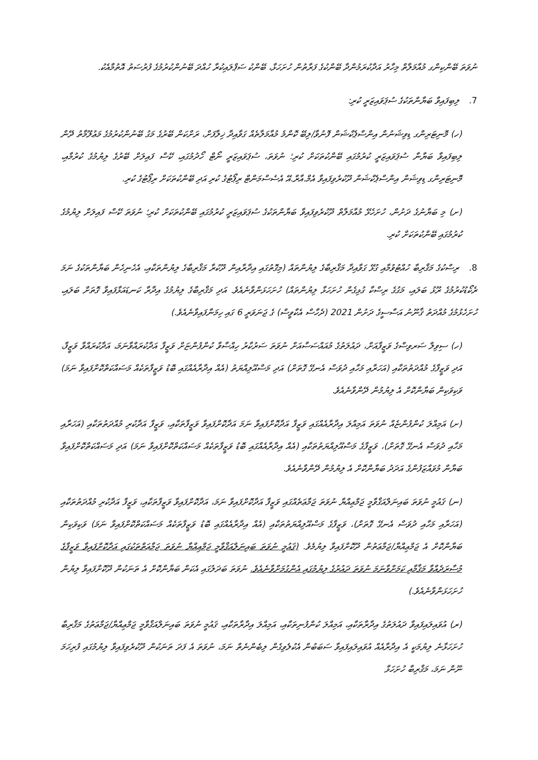ނުވަތަ ބޭންކިންގ މުއާމަލާތް މިހާރު އަދާކުރަމުންދާ ބޭންކުގެ ފަރާތުން ހުށަހަޅާ، ބޭންކު ސަޕްލައިކުރާ ހުއްދަ ބޭނުންކުރުމުގެ ފުރުސަތު އޮތުމާއެކު.
7. ލިބިފައިވާ ބަޔާންތަކުގެ ސުޕަވައިޒަރީ ކުރި:
(ހ) މޮނިޓަރިންގ ޑިވިޝަނުން އިންސްޕެކްޝަން ފޮނުވާ/ލިބޭ ކޮންމެ މުއާމަލާތެއް ގަވާއިދާ ޚިލާފަށް، ރަށްކަން ބޭރުގެ މަގު ބޭނުންކުރުމުގެ މަޢުލޫމާތު ދޭން ލިބިފައިވާ ބަޔާނާ ސުޕަވައިޒަރީ ކުރުމުގައި ބޭންކުތަކަށް ކުރި؛ ނުވަތަ، ސުޕަވައިޒަރީ ނޯޓް ހޯދުމުގައި، ކޭސް ފައިލަށް ބޭރުގެ ލިޔުމުގެ ކުރުމާއި، މޮނިޓަރިންގ ޑިވިޝަން އިންސްޕެކްޝަން ދޫކުރެވިފައިވާ އެމް.އާރް.އޭ އެސެސްމަންޓް ރިޕޯޓުގެ ކުރި އަދި ބޭންކުތަކަށް ރިޕޯޓުގެ ކުރި.
(ށ) މި ބަޔާނުގެ ދަށުން، ހުށަހެޅޭ މުއާމަލާތް ދޫކުރެވިފައިވާ ބަޔާންތަކުގެ ސުޕަވައިޒަރީ ކުރުމުގައި ބޭންކުތަކަށް ކުރި؛ ނުވަތަ ކޭސް ފައިލަށް ލިޔުމުގެ ކުރުމުގައި ބޭންކުތަކަށް ކުރި.
8. ރިސްކުގެ މަޤްރިބާ ހުއްޓުވުމާއި ގުޅޭ ގަވާއިދާ މަޤްރިބާގެ ލިޔުންތައް (މިގޮތުގައި އިދާރާއިން ދޫކުރާ މަޤްރިބާގެ ލިޔުންތަކާއި، އެހެނިހެން ބަޔާންތަކުގެ ނަމަ ރެކޯޑުކުރުމުގެ ރޫޅު ބަލައި، މަގުގެ ރިސްކާ ގުޅިގެން ހުށަހަޅާ ލިޔުންތައް) ހުށަހަޅަންވާނެއެވެ. އަދި މަޤްރިބާގެ ލިޔުމުގެ އިދާރާ ކަނޑައަޅާފައިވާ ގޮތަށް ބަލައި، ހުށަހެޅުމުގެ މުއްދަތު ޤާނޫނު އަސާސީގެ ދަށުން 2021 (ދެހާސް އެކާވީސް) ގެ ޖަނަވަރީ 6 ގައި ހިމަނާފައިވާނެއެވެ.)
(ހ) ސިވިލް ސަރވިސްގެ ވަޒީފާއަށް، ދައުލަތުގެ މުއައްސަސާއަށް ނުވަތަ ސަރުކާރު ހިއްސާވާ ކުންފުންޏަށް ވަޒީފާ އަދާކުރައްވާނަމަ، އަދާކުރައްވާ ވަޒީފާ، އަދި ވަޒީފާގެ މުއްދަތުތަކާއި (އަހަރާއި މަހާއި ދުވަސް އެނގޭ ގޮތަށް) އަދި މަސްއޫލިއްޔަތު (އެއް އިދާރާއެއްގައި ބޮޑު ވަޒީފާތަކެއް މަސައްކަތްކޮށްފައިވާ ނަމަ) ވަކިވަކިން ބަޔާންކޮށް އެ ލިޔުމުން ދޭންވާނެއެވެ.
(ށ) އަމިއްލަ ކުންފުންޏެއް ނުވަތަ އަމިއްލަ އިދާރާއެއްގައި ވަޒީފާ އަދާކޮށްފައިވާ ނަމަ އަދާކޮށްފައިވާ ވަޒީފާތަކާއި، ވަޒީފާ އަދާކުރި މުއްދަތުތަކާއި (އަހަރާއި މަހާއި ދުވަސް އެނގޭ ގޮތަށް)، ވަޒީފާގެ މަސްއޫލިއްޔަތުތަކާއި (އެއް އިދާރާއެއްގައި ބޮޑު ވަޒީފާތަކެއް މަސައްކަތްކޮށްފައިވާ ނަމަ) އަދި މަސައްކަތްކޮށްފައިވާ ބަޔާން މުވައްޒަފުންގެ އަދަދު ބަޔާންކޮށް އެ ލިޔުމުން ދޭންވާނެއެވެ.
(ނ) ޤައުމީ ނުވަތަ ބައިނަލްއަޤްވާމީ ޖަމްޢިއްޔާ ނުވަތަ ޖަމާޢަތެއްގައި ވަޒީފާ އަދާކޮށްފައިވާ ނަމަ، އަދާކޮށްފައިވާ ވަޒީފާތަކާއި، ވަޒީފާ އަދާކުރި މުއްދަތުތަކާއި (އަހަރާއި މަހާއި ދުވަސް އެނގޭ ގޮތަށް)، ވަޒީފާގެ މަސްއޫލިއްޔަތުތަކާއި (އެއް އިދާރާއެއްގައި ބޮޑު ވަޒީފާތަކެއް މަސައްކަތްކޮށްފައިވާ ނަމަ) ވަކިވަކިން ބަޔާންކޮށް އެ ޖަމްޢިއްޔާ/ޖަމާޢަތުން ދޫކޮށްފައިވާ ލިޔުމެވެ. (ޤައުމީ ނުވަތަ ބައިނަލްއަޤްވާމީ ޖަމްޢިއްޔާ ނުވަތަ ޖަމާޢަތްތަކުގައި އަދާކޮށްފައިވާ ވަޒީފާގެ މުސާރަދެއްވާ މަޤާމާއި ކަމަށްވާނަމަ ނުވަތަ ދައުރުގެ ލިޔުމުގައި އެންގުމަށްވާނެއެވެ. ނުވަތަ ބަދަލުގައި އެކަން ބަޔާންކޮށް އެ ތަނަކުން ދޫކޮށްފައިވާ ލިޔުން ހުށަހަޅަންވާނެއެވެ.)
(ރ) އުވައިލައިފައިވާ ދައުލަތުގެ އިދާރާތަކާއި، އަމިއްލަ ކުންފުނިތަކާއި، އަމިއްލަ އިދާރާތަކާއި، ޤައުމީ ނުވަތަ ބައިނަލްއަޤްވާމީ ޖަމްޢިއްޔާ/ޖަމާޢަތުގެ މަޤްރިބާ ހުށަހަޅާނެ ލިޔުމަކީ އެ އިދާރާއެއް އުވައިލައިފައިވާ ސަބަބުން އެކުލެވިގެން ލިބެންނެތް ނަމަ، ނުވަތަ އެ ފަދަ ތަނަކުން ދޫކުރެވިފައިވާ ލިޔުމުގައި ފުރިހަމަ ނޫން ނަމަ، މަޤްރިބާ ހުށަހަޅާ